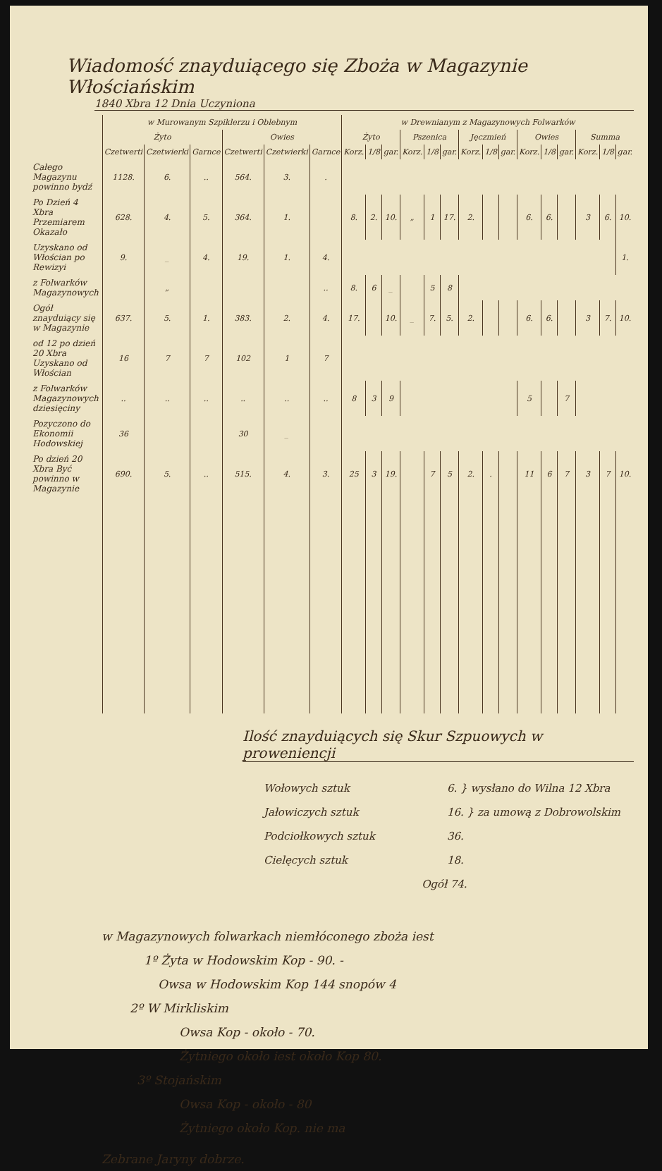Wiadomość znayduiącego się Zboża w Magazynie Włościańskim
1840 Xbra 12 Dnia Uczyniona
| | w Murowanym Szpiklerzu i Oblebnym | | | | | | w Drewnianym z Magazynowych Folwarków | | | | | | | | | | | | | | |
| | Żyto | | | Owies | | | Żyto | | | Pszenica | | | Jęczmień | | | Owies | | | Summa | | |
| | Czetwerti | Czetwierki | Garnce | Czetwerti | Czetwierki | Garnce | Korz. | 1/8 | gar. | Korz. | 1/8 | gar. | Korz. | 1/8 | gar. | Korz. | 1/8 | gar. | Korz. | 1/8 | gar. |
| Całego Magazynu powinno bydź | 1128. | 6. | .. | 564. | 3. | . | | | | | | | | | | | | | | | |
| Po Dzień 4 Xbra Przemiarem Okazało | 628. | 4. | 5. | 364. | 1. | | 8. | 2. | 10. | „ | 1 | 17. | 2. | | | 6. | 6. | | 3 | 6. | 10. |
| Uzyskano od Włościan po Rewizyi | 9. | _ | 4. | 19. | 1. | 4. | | | | | | | | | | | | | | | 1. |
| z Folwarków Magazynowych | | „ | | | | .. | 8. | 6 | _ | | 5 | 8 | | | | | | | | | |
| Ogół znayduiący się w Magazynie | 637. | 5. | 1. | 383. | 2. | 4. | 17. | | 10. | _ | 7. | 5. | 2. | | | 6. | 6. | | 3 | 7. | 10. |
| od 12 po dzień 20 Xbra Uzyskano od Włościan | 16 | 7 | 7 | 102 | 1 | 7 | | | | | | | | | | | | | | | |
| z Folwarków Magazynowych dziesięciny | .. | .. | .. | .. | .. | .. | 8 | 3 | 9 | | | | | | | 5 | | 7 | | | |
| Pozyczono do Ekonomii Hodowskiej | 36 | | | 30 | _ | | | | | | | | | | | | | | | | |
| Po dzień 20 Xbra Być powinno w Magazynie | 690. | 5. | .. | 515. | 4. | 3. | 25 | 3 | 19. | | 7 | 5 | 2. | . | | 11 | 6 | 7 | 3 | 7 | 10. |
Ilość znayduiących się Skur Szpuowych w proweniencji
Wołowych sztuk 6. } wysłano do Wilna 12 Xbra
Jałowiczych sztuk 16. } za umową z Dobrowolskim
Podciołkowych sztuk 36.
Cielęcych sztuk 18.
Ogół 74.
w Magazynowych folwarkach niemłóconego zboża iest
1º Żyta w Hodowskim Kop - 90. -
Owsa w Hodowskim Kop 144 snopów 4
2º W Mirkliskim
Owsa Kop - około - 70.
Żytniego około iest około Kop 80.
3º Stojańskim
Owsa Kop - około - 80
Żytniego około Kop. nie ma
Zebrane Jaryny dobrze.